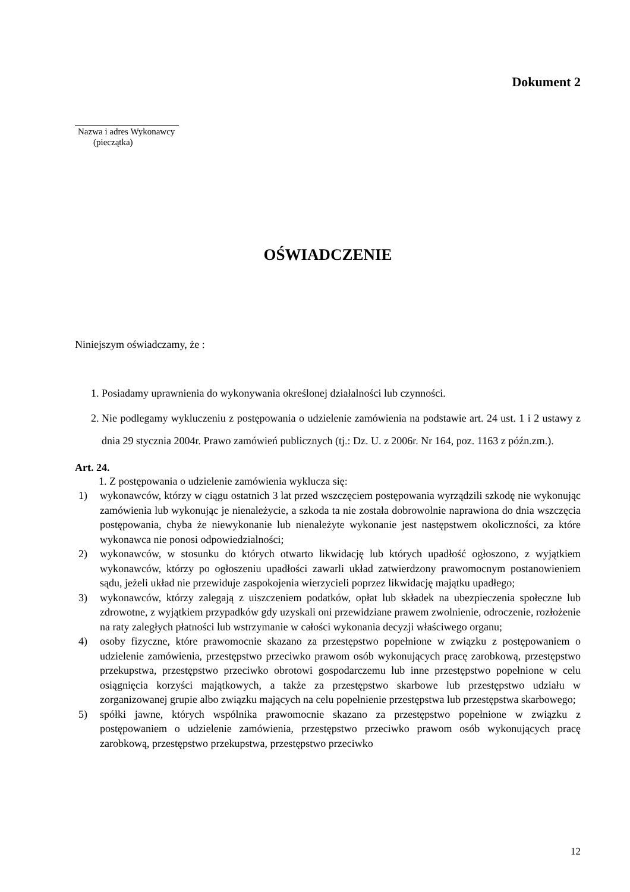Dokument 2
Nazwa i adres Wykonawcy
(pieczątka)
OŚWIADCZENIE
Niniejszym oświadczamy, że :
1. Posiadamy uprawnienia do wykonywania określonej działalności lub czynności.
2. Nie podlegamy wykluczeniu z postępowania o udzielenie zamówienia na podstawie art. 24 ust. 1 i 2 ustawy z dnia 29 stycznia 2004r. Prawo zamówień publicznych (tj.: Dz. U. z 2006r. Nr 164, poz. 1163 z późn.zm.).
Art. 24.
1. Z postępowania o udzielenie zamówienia wyklucza się:
1) wykonawców, którzy w ciągu ostatnich 3 lat przed wszczęciem postępowania wyrządzili szkodę nie wykonując zamówienia lub wykonując je nienależycie, a szkoda ta nie została dobrowolnie naprawiona do dnia wszczęcia postępowania, chyba że niewykonanie lub nienależyte wykonanie jest następstwem okoliczności, za które wykonawca nie ponosi odpowiedzialności;
2) wykonawców, w stosunku do których otwarto likwidację lub których upadłość ogłoszono, z wyjątkiem wykonawców, którzy po ogłoszeniu upadłości zawarli układ zatwierdzony prawomocnym postanowieniem sądu, jeżeli układ nie przewiduje zaspokojenia wierzycieli poprzez likwidację majątku upadłego;
3) wykonawców, którzy zalegają z uiszczeniem podatków, opłat lub składek na ubezpieczenia społeczne lub zdrowotne, z wyjątkiem przypadków gdy uzyskali oni przewidziane prawem zwolnienie, odroczenie, rozłożenie na raty zaległych płatności lub wstrzymanie w całości wykonania decyzji właściwego organu;
4) osoby fizyczne, które prawomocnie skazano za przestępstwo popełnione w związku z postępowaniem o udzielenie zamówienia, przestępstwo przeciwko prawom osób wykonujących pracę zarobkową, przestępstwo przekupstwa, przestępstwo przeciwko obrotowi gospodarczemu lub inne przestępstwo popełnione w celu osiągnięcia korzyści majątkowych, a także za przestępstwo skarbowe lub przestępstwo udziału w zorganizowanej grupie albo związku mających na celu popełnienie przestępstwa lub przestępstwa skarbowego;
5) spółki jawne, których wspólnika prawomocnie skazano za przestępstwo popełnione w związku z postępowaniem o udzielenie zamówienia, przestępstwo przeciwko prawom osób wykonujących pracę zarobkową, przestępstwo przekupstwa, przestępstwo przeciwko
12